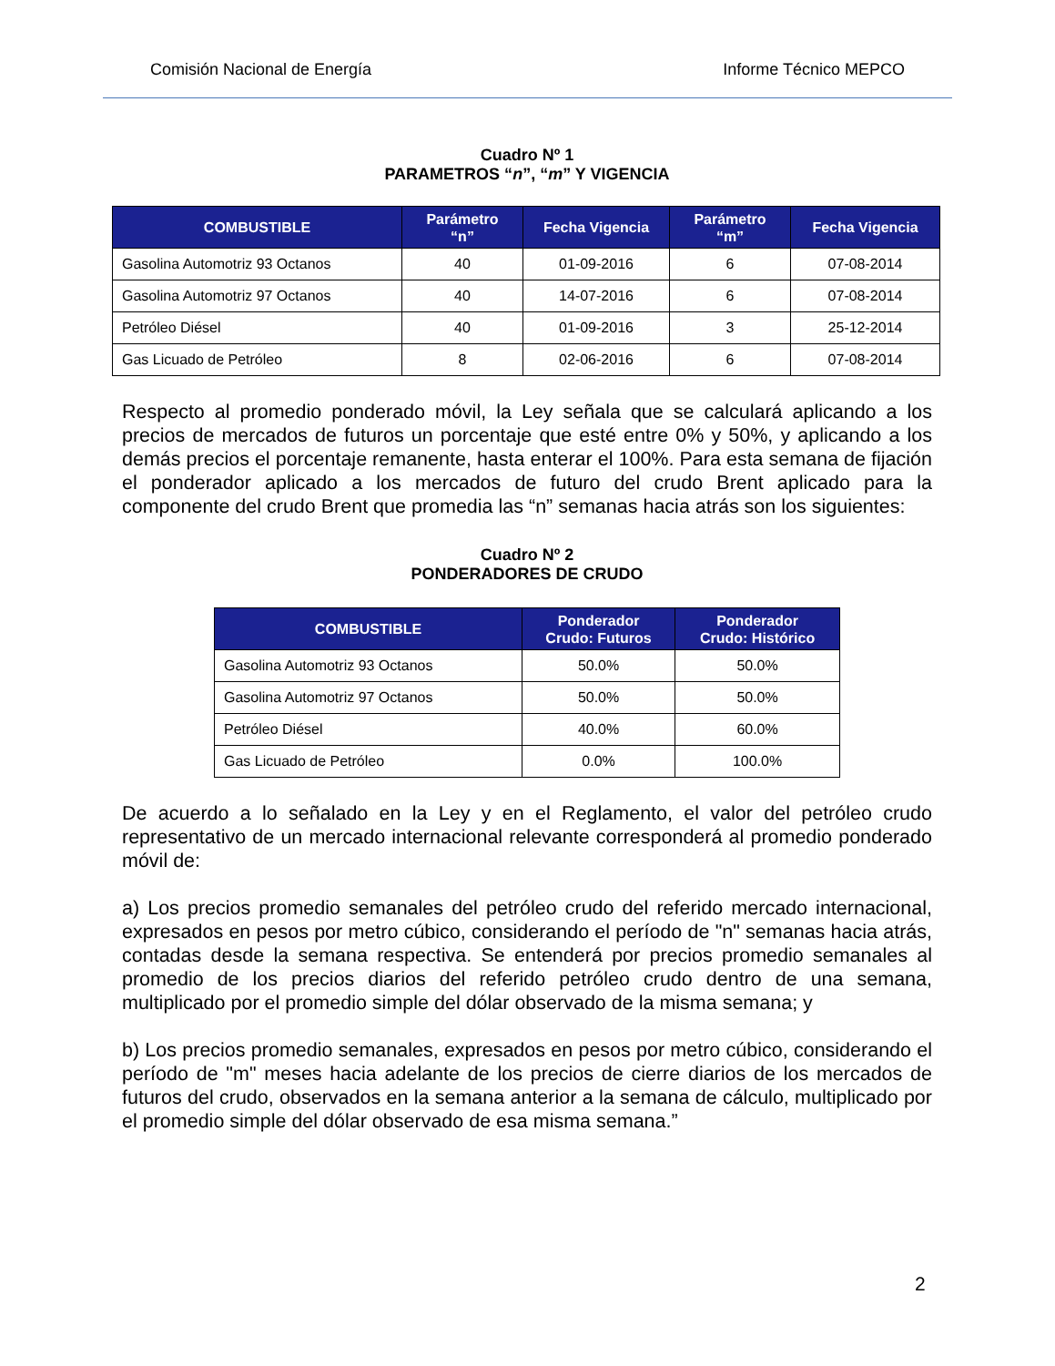Comisión Nacional de Energía Informe Técnico MEPCO
Cuadro Nº 1
PARAMETROS “n”, “m” Y VIGENCIA
| COMBUSTIBLE | Parámetro “n” | Fecha Vigencia | Parámetro “m” | Fecha Vigencia |
| --- | --- | --- | --- | --- |
| Gasolina Automotriz 93 Octanos | 40 | 01-09-2016 | 6 | 07-08-2014 |
| Gasolina Automotriz 97 Octanos | 40 | 14-07-2016 | 6 | 07-08-2014 |
| Petróleo Diésel | 40 | 01-09-2016 | 3 | 25-12-2014 |
| Gas Licuado de Petróleo | 8 | 02-06-2016 | 6 | 07-08-2014 |
Respecto al promedio ponderado móvil, la Ley señala que se calculará aplicando a los precios de mercados de futuros un porcentaje que esté entre 0% y 50%, y aplicando a los demás precios el porcentaje remanente, hasta enterar el 100%. Para esta semana de fijación el ponderador aplicado a los mercados de futuro del crudo Brent aplicado para la componente del crudo Brent que promedia las “n” semanas hacia atrás son los siguientes:
Cuadro Nº 2
PONDERADORES DE CRUDO
| COMBUSTIBLE | Ponderador Crudo: Futuros | Ponderador Crudo: Histórico |
| --- | --- | --- |
| Gasolina Automotriz 93 Octanos | 50.0% | 50.0% |
| Gasolina Automotriz 97 Octanos | 50.0% | 50.0% |
| Petróleo Diésel | 40.0% | 60.0% |
| Gas Licuado de Petróleo | 0.0% | 100.0% |
De acuerdo a lo señalado en la Ley y en el Reglamento, el valor del petróleo crudo representativo de un mercado internacional relevante corresponderá al promedio ponderado móvil de:
a) Los precios promedio semanales del petróleo crudo del referido mercado internacional, expresados en pesos por metro cúbico, considerando el período de "n" semanas hacia atrás, contadas desde la semana respectiva. Se entenderá por precios promedio semanales al promedio de los precios diarios del referido petróleo crudo dentro de una semana, multiplicado por el promedio simple del dólar observado de la misma semana; y
b) Los precios promedio semanales, expresados en pesos por metro cúbico, considerando el período de "m" meses hacia adelante de los precios de cierre diarios de los mercados de futuros del crudo, observados en la semana anterior a la semana de cálculo, multiplicado por el promedio simple del dólar observado de esa misma semana.”
2